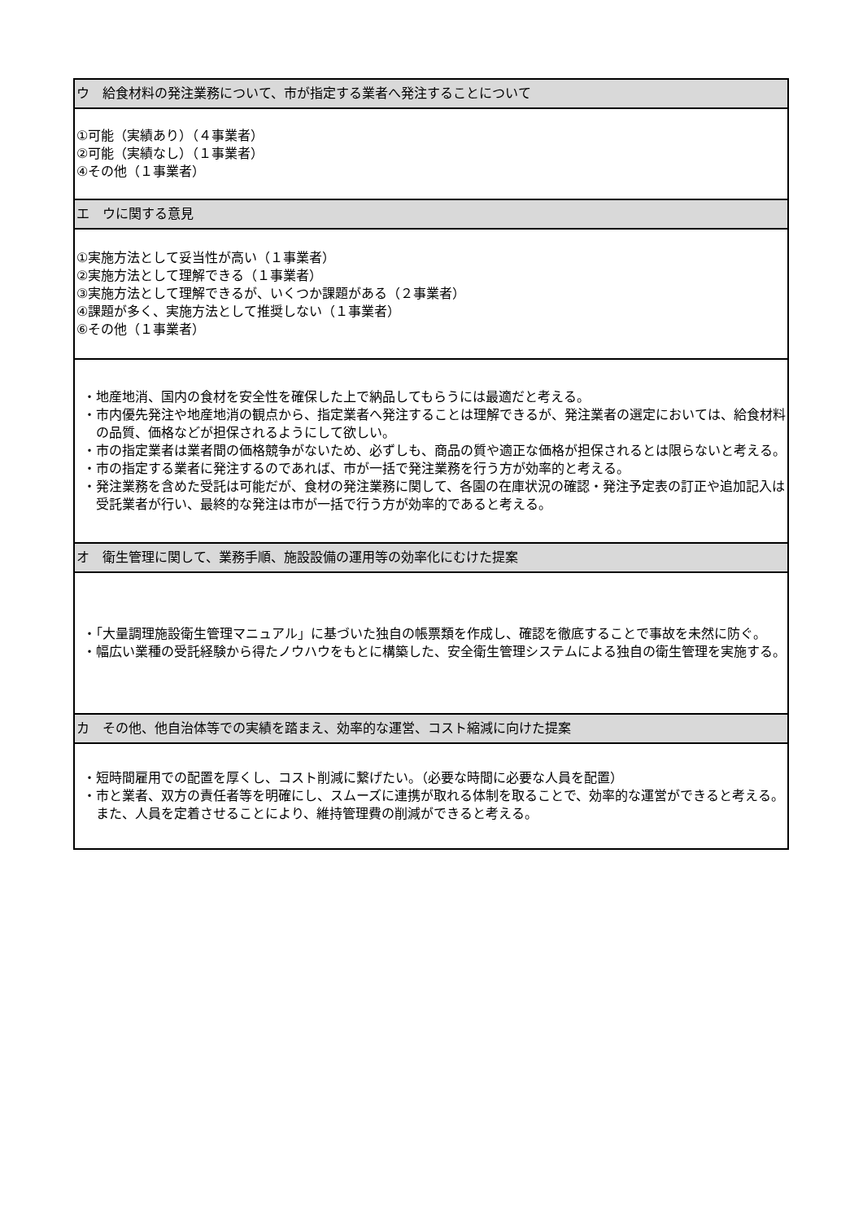| ウ 給食材料の発注業務について、市が指定する業者へ発注することについて |
| ①可能（実績あり）（４事業者） ②可能（実績なし）（１事業者） ④その他（１事業者） |
| エ ウに関する意見 |
| ①実施方法として妥当性が高い（１事業者） ②実施方法として理解できる（１事業者） ③実施方法として理解できるが、いくつか課題がある（２事業者） ④課題が多く、実施方法として推奨しない（１事業者） ⑥その他（１事業者） |
| ・地産地消、国内の食材を安全性を確保した上で納品してもらうには最適だと考える。 ・市内優先発注や地産地消の観点から、指定業者へ発注することは理解できるが、発注業者の選定においては、給食材料の品質、価格などが担保されるようにして欲しい。 ・市の指定業者は業者間の価格競争がないため、必ずしも、商品の質や適正な価格が担保されるとは限らないと考える。 ・市の指定する業者に発注するのであれば、市が一括で発注業務を行う方が効率的と考える。 ・発注業務を含めた受託は可能だが、食材の発注業務に関して、各園の在庫状況の確認・発注予定表の訂正や追加記入は受託業者が行い、最終的な発注は市が一括で行う方が効率的であると考える。 |
| オ 衛生管理に関して、業務手順、施設設備の運用等の効率化にむけた提案 |
| ・「大量調理施設衛生管理マニュアル」に基づいた独自の帳票類を作成し、確認を徹底することで事故を未然に防ぐ。 ・幅広い業種の受託経験から得たノウハウをもとに構築した、安全衛生管理システムによる独自の衛生管理を実施する。 |
| カ その他、他自治体等での実績を踏まえ、効率的な運営、コスト縮減に向けた提案 |
| ・短時間雇用での配置を厚くし、コスト削減に繋げたい。（必要な時間に必要な人員を配置） ・市と業者、双方の責任者等を明確にし、スムーズに連携が取れる体制を取ることで、効率的な運営ができると考える。また、人員を定着させることにより、維持管理費の削減ができると考える。 |